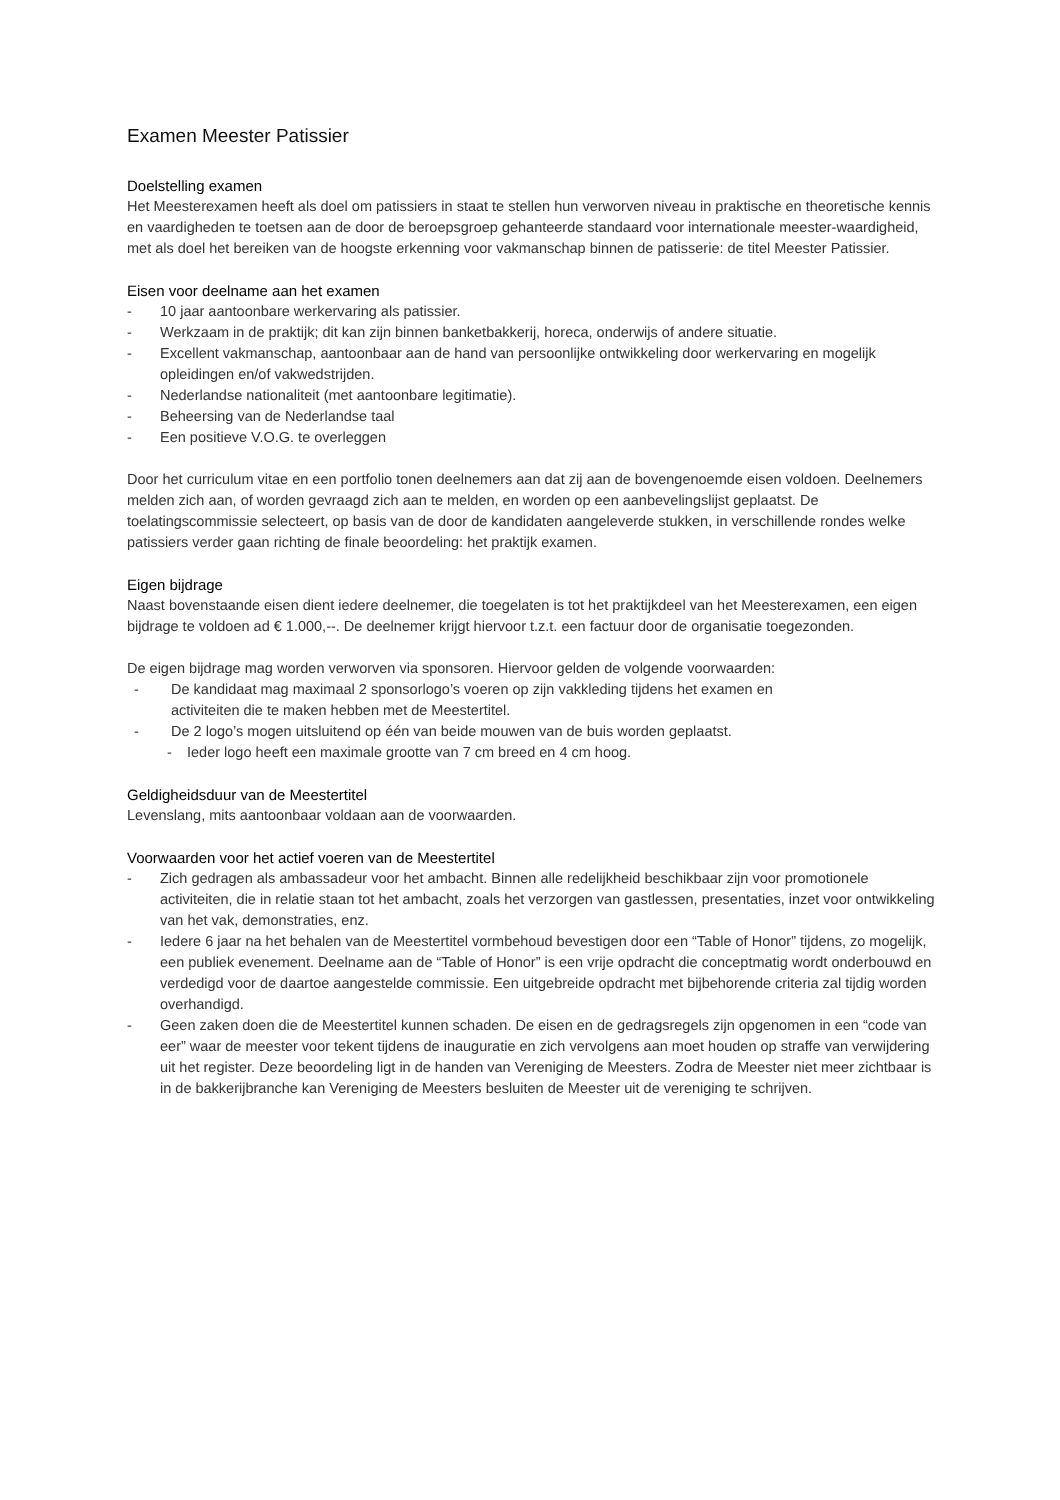Examen Meester Patissier
Doelstelling examen
Het Meesterexamen heeft als doel om patissiers in staat te stellen hun verworven niveau in praktische en theoretische kennis en vaardigheden te toetsen aan de door de beroepsgroep gehanteerde standaard voor internationale meester-waardigheid, met als doel het bereiken van de hoogste erkenning voor vakmanschap binnen de patisserie: de titel Meester Patissier.
Eisen voor deelname aan het examen
- 10 jaar aantoonbare werkervaring als patissier.
- Werkzaam in de praktijk; dit kan zijn binnen banketbakkerij, horeca, onderwijs of andere situatie.
- Excellent vakmanschap, aantoonbaar aan de hand van persoonlijke ontwikkeling door werkervaring en mogelijk opleidingen en/of vakwedstrijden.
- Nederlandse nationaliteit (met aantoonbare legitimatie).
- Beheersing van de Nederlandse taal
- Een positieve V.O.G. te overleggen
Door het curriculum vitae en een portfolio tonen deelnemers aan dat zij aan de bovengenoemde eisen voldoen. Deelnemers melden zich aan, of worden gevraagd zich aan te melden, en worden op een aanbevelingslijst geplaatst. De toelatingscommissie selecteert, op basis van de door de kandidaten aangeleverde stukken, in verschillende rondes welke patissiers verder gaan richting de finale beoordeling: het praktijk examen.
Eigen bijdrage
Naast bovenstaande eisen dient iedere deelnemer, die toegelaten is tot het praktijkdeel van het Meesterexamen, een eigen bijdrage te voldoen ad € 1.000,--. De deelnemer krijgt hiervoor t.z.t. een factuur door de organisatie toegezonden.
De eigen bijdrage mag worden verworven via sponsoren. Hiervoor gelden de volgende voorwaarden:
- De kandidaat mag maximaal 2 sponsorlogo’s voeren op zijn vakkleding tijdens het examen en activiteiten die te maken hebben met de Meestertitel.
- De 2 logo’s mogen uitsluitend op één van beide mouwen van de buis worden geplaatst.
- Ieder logo heeft een maximale grootte van 7 cm breed en 4 cm hoog.
Geldigheidsduur van de Meestertitel
Levenslang, mits aantoonbaar voldaan aan de voorwaarden.
Voorwaarden voor het actief voeren van de Meestertitel
- Zich gedragen als ambassadeur voor het ambacht. Binnen alle redelijkheid beschikbaar zijn voor promotionele activiteiten, die in relatie staan tot het ambacht, zoals het verzorgen van gastlessen, presentaties, inzet voor ontwikkeling van het vak, demonstraties, enz.
- Iedere 6 jaar na het behalen van de Meestertitel vormbehoud bevestigen door een “Table of Honor” tijdens, zo mogelijk, een publiek evenement. Deelname aan de “Table of Honor” is een vrije opdracht die conceptmatig wordt onderbouwd en verdedigd voor de daartoe aangestelde commissie. Een uitgebreide opdracht met bijbehorende criteria zal tijdig worden overhandigd.
- Geen zaken doen die de Meestertitel kunnen schaden. De eisen en de gedragsregels zijn opgenomen in een “code van eer” waar de meester voor tekent tijdens de inauguratie en zich vervolgens aan moet houden op straffe van verwijdering uit het register. Deze beoordeling ligt in de handen van Vereniging de Meesters. Zodra de Meester niet meer zichtbaar is in de bakkerijbranche kan Vereniging de Meesters besluiten de Meester uit de vereniging te schrijven.